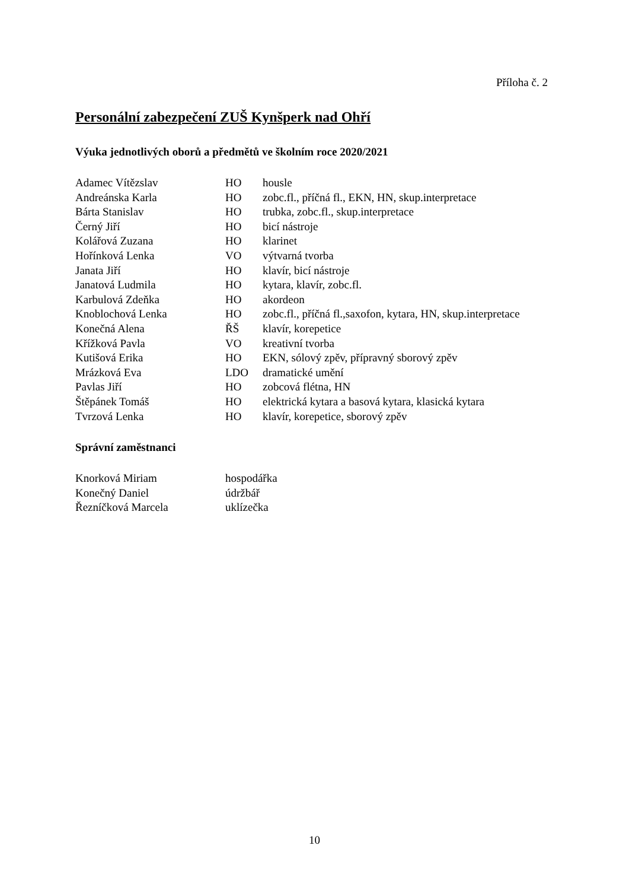Příloha č. 2
Personální zabezpečení ZUŠ Kynšperk nad Ohří
Výuka jednotlivých oborů a předmětů ve školním roce 2020/2021
| Adamec Vítězslav | HO | housle |
| Andreánska Karla | HO | zobc.fl., příčná fl., EKN, HN, skup.interpretace |
| Bárta Stanislav | HO | trubka, zobc.fl., skup.interpretace |
| Černý Jiří | HO | bicí nástroje |
| Kolářová Zuzana | HO | klarinet |
| Hořínková Lenka | VO | výtvarná tvorba |
| Janata Jiří | HO | klavír, bicí nástroje |
| Janatová Ludmila | HO | kytara, klavír, zobc.fl. |
| Karbulová Zdeňka | HO | akordeon |
| Knoblochová Lenka | HO | zobc.fl., příčná fl.,saxofon, kytara, HN, skup.interpretace |
| Konečná Alena | ŘŠ | klavír, korepetice |
| Křížková Pavla | VO | kreativní tvorba |
| Kutišová Erika | HO | EKN, sólový zpěv, přípravný sborový zpěv |
| Mrázková Eva | LDO | dramatické umění |
| Pavlas Jiří | HO | zobcová flétna, HN |
| Štěpánek Tomáš | HO | elektrická kytara a basová kytara, klasická kytara |
| Tvrzová Lenka | HO | klavír, korepetice, sborový zpěv |
Správní zaměstnanci
| Knorková Miriam | hospodářka |
| Konečný Daniel | údržbář |
| Řezníčková Marcela | uklízečka |
10